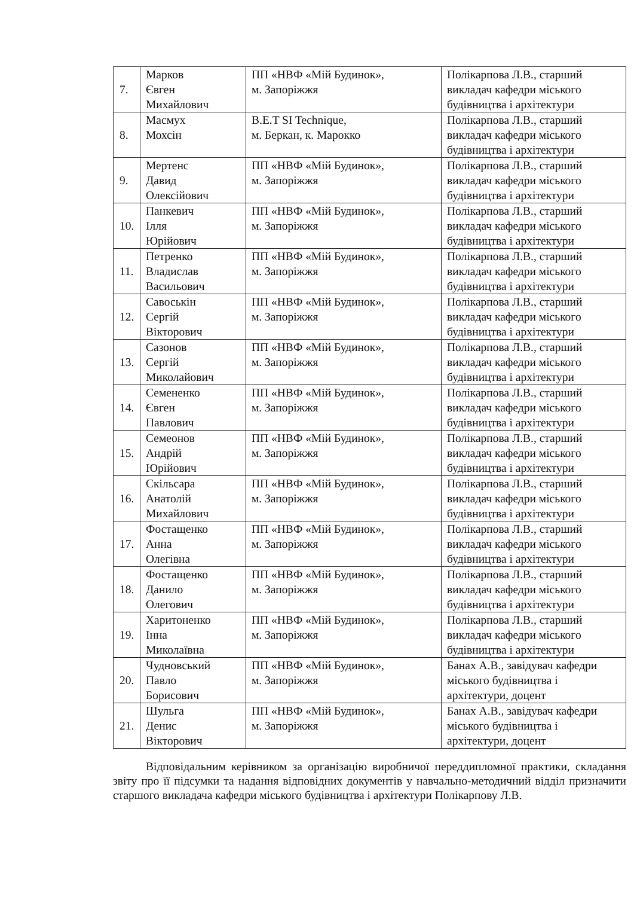| 7. | Марков Євген Михайлович | ПП «НВФ «Мій Будинок», м. Запоріжжя | Полікарпова Л.В., старший викладач кафедри міського будівництва і архітектури |
| 8. | Масмух Мохсін | B.E.T SI Technique, м. Беркан, к. Марокко | Полікарпова Л.В., старший викладач кафедри міського будівництва і архітектури |
| 9. | Мертенс Давид Олексійович | ПП «НВФ «Мій Будинок», м. Запоріжжя | Полікарпова Л.В., старший викладач кафедри міського будівництва і архітектури |
| 10. | Панкевич Ілля Юрійович | ПП «НВФ «Мій Будинок», м. Запоріжжя | Полікарпова Л.В., старший викладач кафедри міського будівництва і архітектури |
| 11. | Петренко Владислав Васильович | ПП «НВФ «Мій Будинок», м. Запоріжжя | Полікарпова Л.В., старший викладач кафедри міського будівництва і архітектури |
| 12. | Савоськін Сергій Вікторович | ПП «НВФ «Мій Будинок», м. Запоріжжя | Полікарпова Л.В., старший викладач кафедри міського будівництва і архітектури |
| 13. | Сазонов Сергій Миколайович | ПП «НВФ «Мій Будинок», м. Запоріжжя | Полікарпова Л.В., старший викладач кафедри міського будівництва і архітектури |
| 14. | Семененко Євген Павлович | ПП «НВФ «Мій Будинок», м. Запоріжжя | Полікарпова Л.В., старший викладач кафедри міського будівництва і архітектури |
| 15. | Семеонов Андрій Юрійович | ПП «НВФ «Мій Будинок», м. Запоріжжя | Полікарпова Л.В., старший викладач кафедри міського будівництва і архітектури |
| 16. | Скільсара Анатолій Михайлович | ПП «НВФ «Мій Будинок», м. Запоріжжя | Полікарпова Л.В., старший викладач кафедри міського будівництва і архітектури |
| 17. | Фостащенко Анна Олегівна | ПП «НВФ «Мій Будинок», м. Запоріжжя | Полікарпова Л.В., старший викладач кафедри міського будівництва і архітектури |
| 18. | Фостащенко Данило Олегович | ПП «НВФ «Мій Будинок», м. Запоріжжя | Полікарпова Л.В., старший викладач кафедри міського будівництва і архітектури |
| 19. | Харитоненко Інна Миколаївна | ПП «НВФ «Мій Будинок», м. Запоріжжя | Полікарпова Л.В., старший викладач кафедри міського будівництва і архітектури |
| 20. | Чудновський Павло Борисович | ПП «НВФ «Мій Будинок», м. Запоріжжя | Банах А.В., завідувач кафедри міського будівництва і архітектури, доцент |
| 21. | Шульга Денис Вікторович | ПП «НВФ «Мій Будинок», м. Запоріжжя | Банах А.В., завідувач кафедри міського будівництва і архітектури, доцент |
Відповідальним керівником за організацію виробничої переддипломної практики, складання звіту про її підсумки та надання відповідних документів у навчально-методичний відділ призначити старшого викладача кафедри міського будівництва і архітектури Полікарпову Л.В.